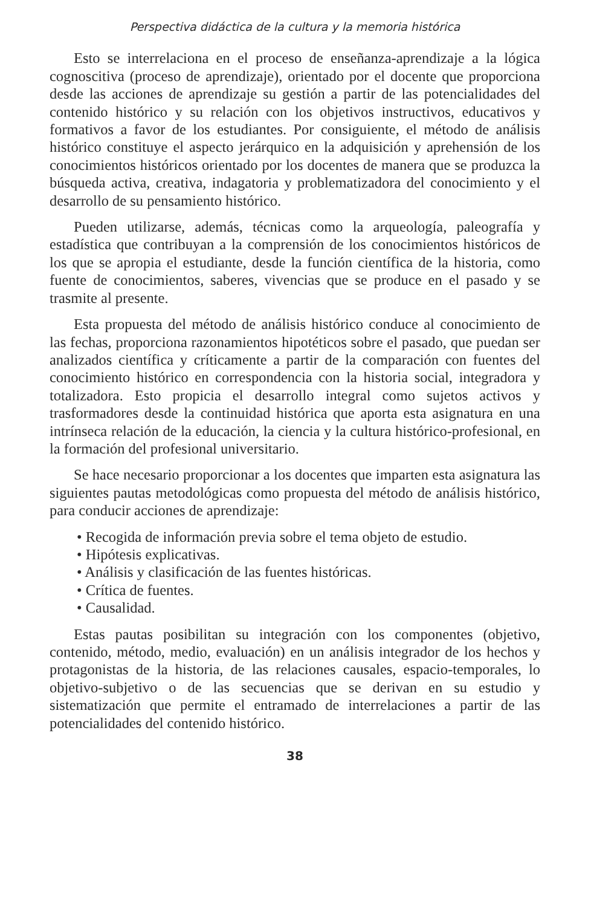Perspectiva didáctica de la cultura y la memoria histórica
Esto se interrelaciona en el proceso de enseñanza-aprendizaje a la lógica cognoscitiva (proceso de aprendizaje), orientado por el docente que proporciona desde las acciones de aprendizaje su gestión a partir de las potencialidades del contenido histórico y su relación con los objetivos instructivos, educativos y formativos a favor de los estudiantes. Por consiguiente, el método de análisis histórico constituye el aspecto jerárquico en la adquisición y aprehensión de los conocimientos históricos orientado por los docentes de manera que se produzca la búsqueda activa, creativa, indagatoria y problematizadora del conocimiento y el desarrollo de su pensamiento histórico.
Pueden utilizarse, además, técnicas como la arqueología, paleografía y estadística que contribuyan a la comprensión de los conocimientos históricos de los que se apropia el estudiante, desde la función científica de la historia, como fuente de conocimientos, saberes, vivencias que se produce en el pasado y se trasmite al presente.
Esta propuesta del método de análisis histórico conduce al conocimiento de las fechas, proporciona razonamientos hipotéticos sobre el pasado, que puedan ser analizados científica y críticamente a partir de la comparación con fuentes del conocimiento histórico en correspondencia con la historia social, integradora y totalizadora. Esto propicia el desarrollo integral como sujetos activos y trasformadores desde la continuidad histórica que aporta esta asignatura en una intrínseca relación de la educación, la ciencia y la cultura histórico-profesional, en la formación del profesional universitario.
Se hace necesario proporcionar a los docentes que imparten esta asignatura las siguientes pautas metodológicas como propuesta del método de análisis histórico, para conducir acciones de aprendizaje:
• Recogida de información previa sobre el tema objeto de estudio.
• Hipótesis explicativas.
• Análisis y clasificación de las fuentes históricas.
• Crítica de fuentes.
• Causalidad.
Estas pautas posibilitan su integración con los componentes (objetivo, contenido, método, medio, evaluación) en un análisis integrador de los hechos y protagonistas de la historia, de las relaciones causales, espacio-temporales, lo objetivo-subjetivo o de las secuencias que se derivan en su estudio y sistematización que permite el entramado de interrelaciones a partir de las potencialidades del contenido histórico.
38